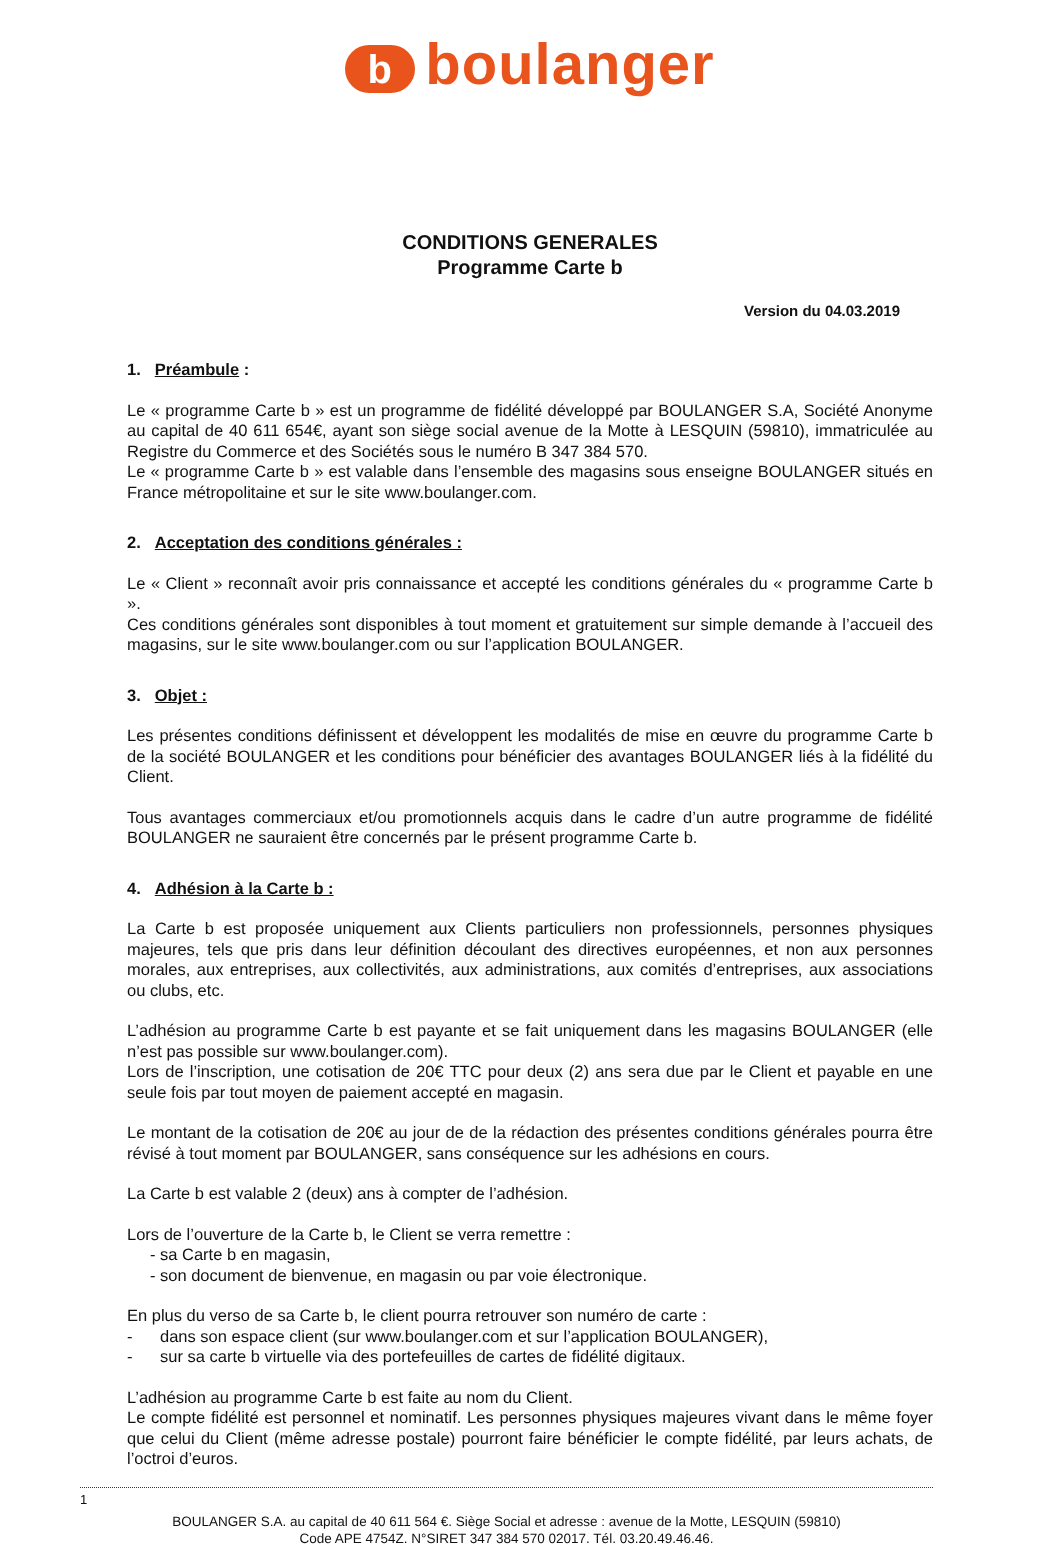bboulanger
CONDITIONS GENERALES
Programme Carte b
Version du 04.03.2019
1. Préambule :
Le « programme Carte b » est un programme de fidélité développé par BOULANGER S.A, Société Anonyme au capital de 40 611 654€, ayant son siège social avenue de la Motte à LESQUIN (59810), immatriculée au Registre du Commerce et des Sociétés sous le numéro B 347 384 570.
Le « programme Carte b » est valable dans l’ensemble des magasins sous enseigne BOULANGER situés en France métropolitaine et sur le site www.boulanger.com.
2. Acceptation des conditions générales :
Le « Client » reconnaît avoir pris connaissance et accepté les conditions générales du « programme Carte b ».
Ces conditions générales sont disponibles à tout moment et gratuitement sur simple demande à l’accueil des magasins, sur le site www.boulanger.com ou sur l’application BOULANGER.
3. Objet :
Les présentes conditions définissent et développent les modalités de mise en œuvre du programme Carte b de la société BOULANGER et les conditions pour bénéficier des avantages BOULANGER liés à la fidélité du Client.
Tous avantages commerciaux et/ou promotionnels acquis dans le cadre d’un autre programme de fidélité BOULANGER ne sauraient être concernés par le présent programme Carte b.
4. Adhésion à la Carte b :
La Carte b est proposée uniquement aux Clients particuliers non professionnels, personnes physiques majeures, tels que pris dans leur définition découlant des directives européennes, et non aux personnes morales, aux entreprises, aux collectivités, aux administrations, aux comités d’entreprises, aux associations ou clubs, etc.
L’adhésion au programme Carte b est payante et se fait uniquement dans les magasins BOULANGER (elle n’est pas possible sur www.boulanger.com).
Lors de l’inscription, une cotisation de 20€ TTC pour deux (2) ans sera due par le Client et payable en une seule fois par tout moyen de paiement accepté en magasin.
Le montant de la cotisation de 20€ au jour de de la rédaction des présentes conditions générales pourra être révisé à tout moment par BOULANGER, sans conséquence sur les adhésions en cours.
La Carte b est valable 2 (deux) ans à compter de l’adhésion.
Lors de l’ouverture de la Carte b, le Client se verra remettre :
- sa Carte b en magasin,
- son document de bienvenue, en magasin ou par voie électronique.
En plus du verso de sa Carte b, le client pourra retrouver son numéro de carte :
- dans son espace client (sur www.boulanger.com et sur l’application BOULANGER),
- sur sa carte b virtuelle via des portefeuilles de cartes de fidélité digitaux.
L’adhésion au programme Carte b est faite au nom du Client.
Le compte fidélité est personnel et nominatif. Les personnes physiques majeures vivant dans le même foyer que celui du Client (même adresse postale) pourront faire bénéficier le compte fidélité, par leurs achats, de l’octroi d’euros.
1
BOULANGER S.A. au capital de 40 611 564 €. Siège Social et adresse : avenue de la Motte, LESQUIN (59810)
Code APE 4754Z. N°SIRET 347 384 570 02017. Tél. 03.20.49.46.46.